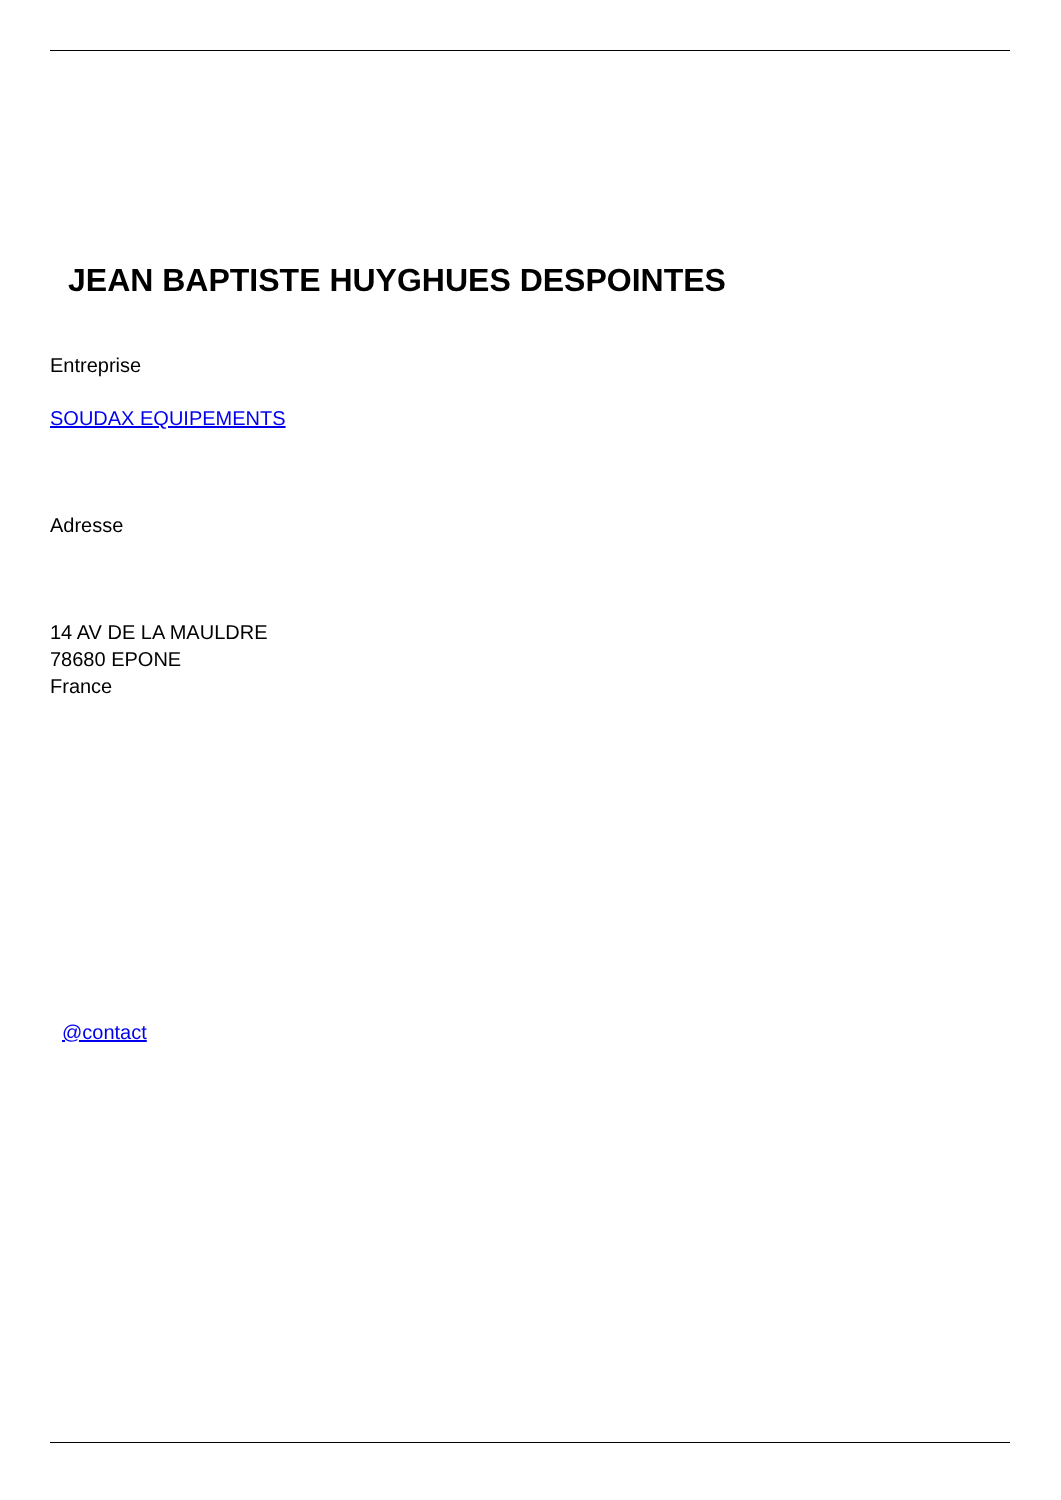JEAN BAPTISTE HUYGHUES DESPOINTES
Entreprise
SOUDAX EQUIPEMENTS
Adresse
14 AV DE LA MAULDRE
78680 EPONE
France
@contact